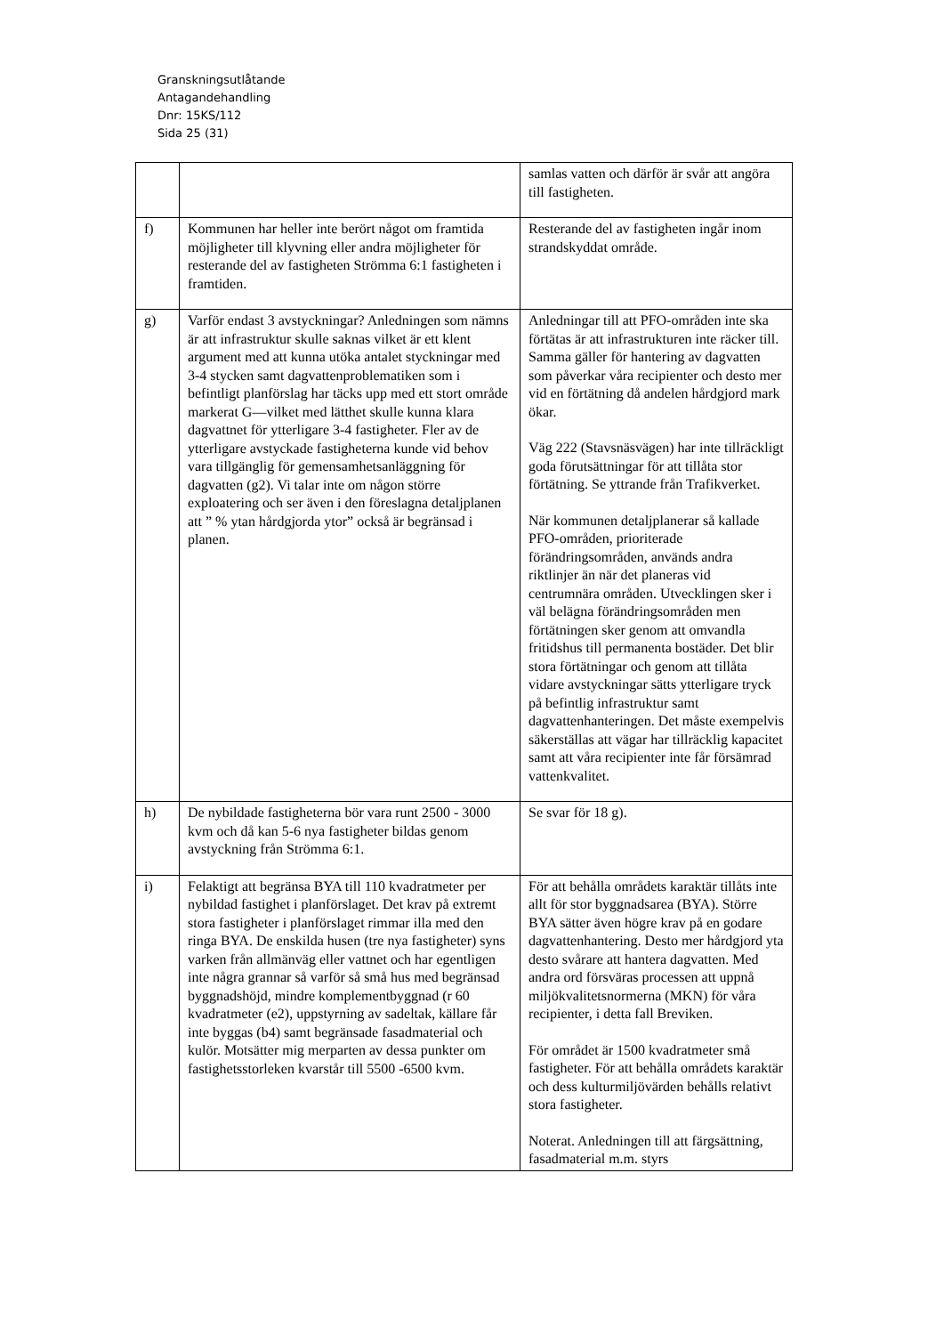Granskningsutlåtande
Antagandehandling
Dnr: 15KS/112
Sida 25 (31)
| | | samlas vatten och därför är svår att angöra till fastigheten. |
| f) | Kommunen har heller inte berört något om framtida möjligheter till klyvning eller andra möjligheter för resterande del av fastigheten Strömma 6:1 fastigheten i framtiden. | Resterande del av fastigheten ingår inom strandskyddat område. |
| g) | Varför endast 3 avstyckningar? Anledningen som nämns är att infrastruktur skulle saknas vilket är ett klent argument med att kunna utöka antalet styckningar med 3-4 stycken samt dagvattenproblematiken som i befintligt planförslag har täcks upp med ett stort område markerat G—vilket med lätthet skulle kunna klara dagvattnet för ytterligare 3-4 fastigheter. Fler av de ytterligare avstyckade fastigheterna kunde vid behov vara tillgänglig för gemensamhetsanläggning för dagvatten (g2). Vi talar inte om någon större exploatering och ser även i den föreslagna detaljplanen att ” % ytan hårdgjorda ytor” också är begränsad i planen. | Anledningar till att PFO-områden inte ska förtätas är att infrastrukturen inte räcker till. Samma gäller för hantering av dagvatten som påverkar våra recipienter och desto mer vid en förtätning då andelen hårdgjord mark ökar. Väg 222 (Stavsnäsvägen) har inte tillräckligt goda förutsättningar för att tillåta stor förtätning. Se yttrande från Trafikverket. När kommunen detaljplanerar så kallade PFO-områden, prioriterade förändringsområden, används andra riktlinjer än när det planeras vid centrumnära områden. Utvecklingen sker i väl belägna förändringsområden men förtätningen sker genom att omvandla fritidshus till permanenta bostäder. Det blir stora förtätningar och genom att tillåta vidare avstyckningar sätts ytterligare tryck på befintlig infrastruktur samt dagvattenhanteringen. Det måste exempelvis säkerställas att vägar har tillräcklig kapacitet samt att våra recipienter inte får försämrad vattenkvalitet. |
| h) | De nybildade fastigheterna bör vara runt 2500 - 3000 kvm och då kan 5-6 nya fastigheter bildas genom avstyckning från Strömma 6:1. | Se svar för 18 g). |
| i) | Felaktigt att begränsa BYA till 110 kvadratmeter per nybildad fastighet i planförslaget. Det krav på extremt stora fastigheter i planförslaget rimmar illa med den ringa BYA. De enskilda husen (tre nya fastigheter) syns varken från allmänväg eller vattnet och har egentligen inte några grannar så varför så små hus med begränsad byggnadshöjd, mindre komplementbyggnad (r 60 kvadratmeter (e2), uppstyrning av sadeltak, källare får inte byggas (b4) samt begränsade fasadmaterial och kulör. Motsätter mig merparten av dessa punkter om fastighetsstorleken kvarstår till 5500 -6500 kvm. | För att behålla områdets karaktär tillåts inte allt för stor byggnadsarea (BYA). Större BYA sätter även högre krav på en godare dagvattenhantering. Desto mer hårdgjord yta desto svårare att hantera dagvatten. Med andra ord försväras processen att uppnå miljökvalitetsnormerna (MKN) för våra recipienter, i detta fall Breviken. För området är 1500 kvadratmeter små fastigheter. För att behålla områdets karaktär och dess kulturmiljövärden behålls relativt stora fastigheter. Noterat. Anledningen till att färgsättning, fasadmaterial m.m. styrs |